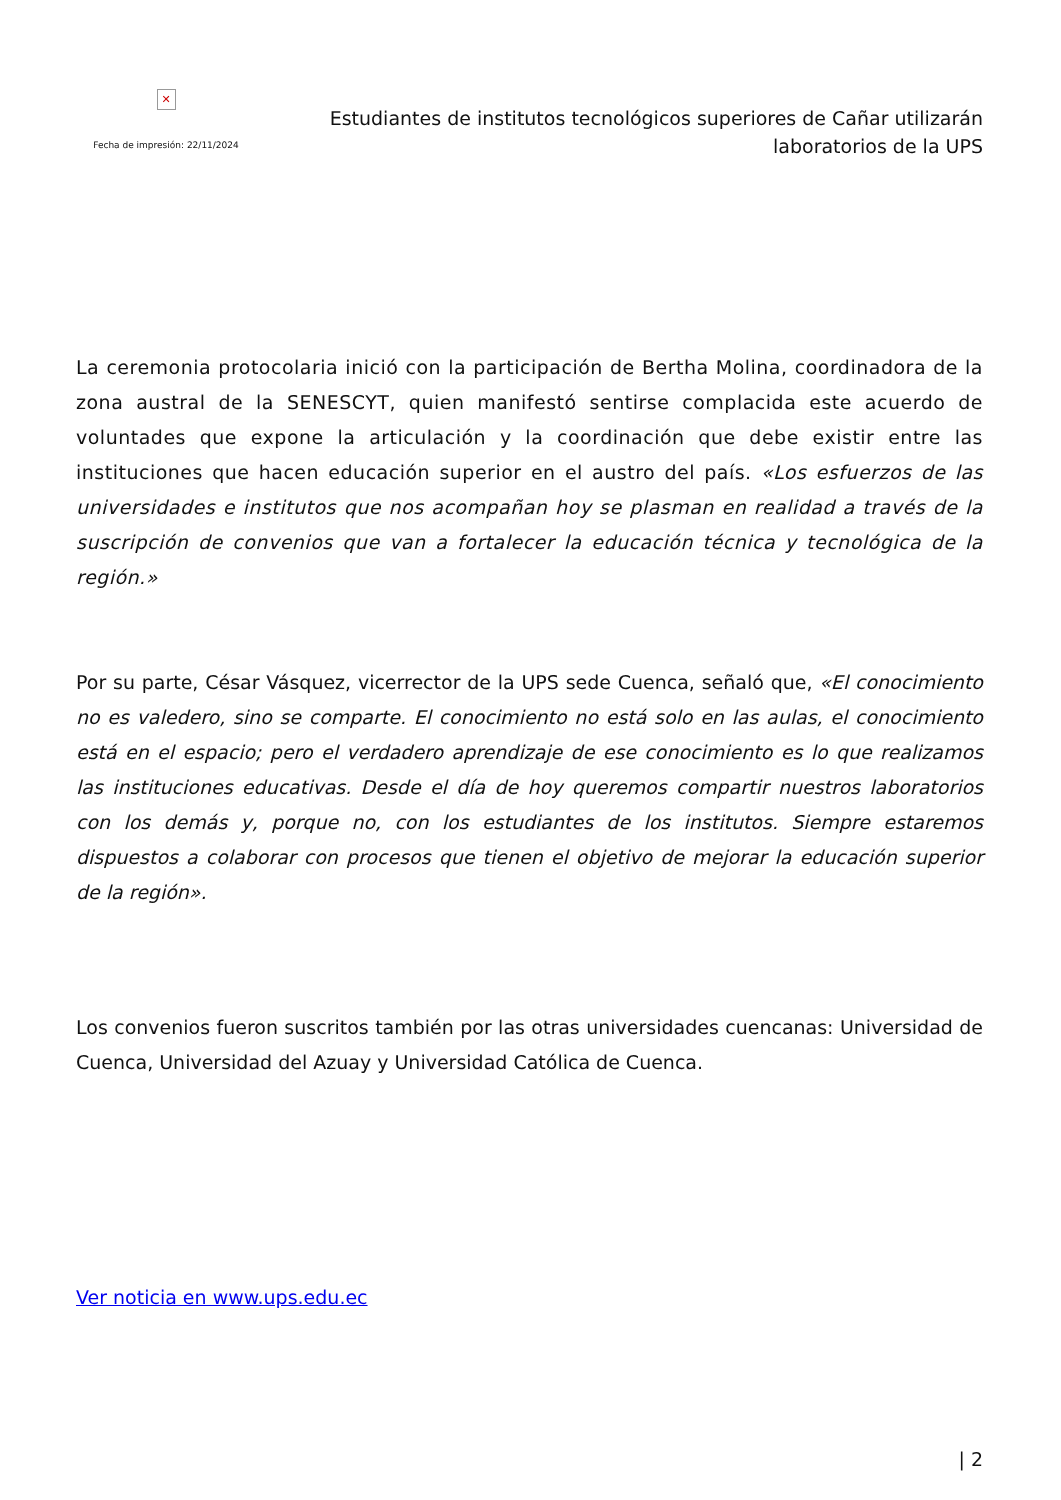✕
Fecha de impresión: 22/11/2024
Estudiantes de institutos tecnológicos superiores de Cañar utilizarán laboratorios de la UPS
La ceremonia protocolaria inició con la participación de Bertha Molina, coordinadora de la zona austral de la SENESCYT, quien manifestó sentirse complacida este acuerdo de voluntades que expone la articulación y la coordinación que debe existir entre las instituciones que hacen educación superior en el austro del país. «Los esfuerzos de las universidades e institutos que nos acompañan hoy se plasman en realidad a través de la suscripción de convenios que van a fortalecer la educación técnica y tecnológica de la región.»
Por su parte, César Vásquez, vicerrector de la UPS sede Cuenca, señaló que, «El conocimiento no es valedero, sino se comparte. El conocimiento no está solo en las aulas, el conocimiento está en el espacio; pero el verdadero aprendizaje de ese conocimiento es lo que realizamos las instituciones educativas. Desde el día de hoy queremos compartir nuestros laboratorios con los demás y, porque no, con los estudiantes de los institutos. Siempre estaremos dispuestos a colaborar con procesos que tienen el objetivo de mejorar la educación superior de la región».
Los convenios fueron suscritos también por las otras universidades cuencanas: Universidad de Cuenca, Universidad del Azuay y Universidad Católica de Cuenca.
Ver noticia en www.ups.edu.ec
| 2